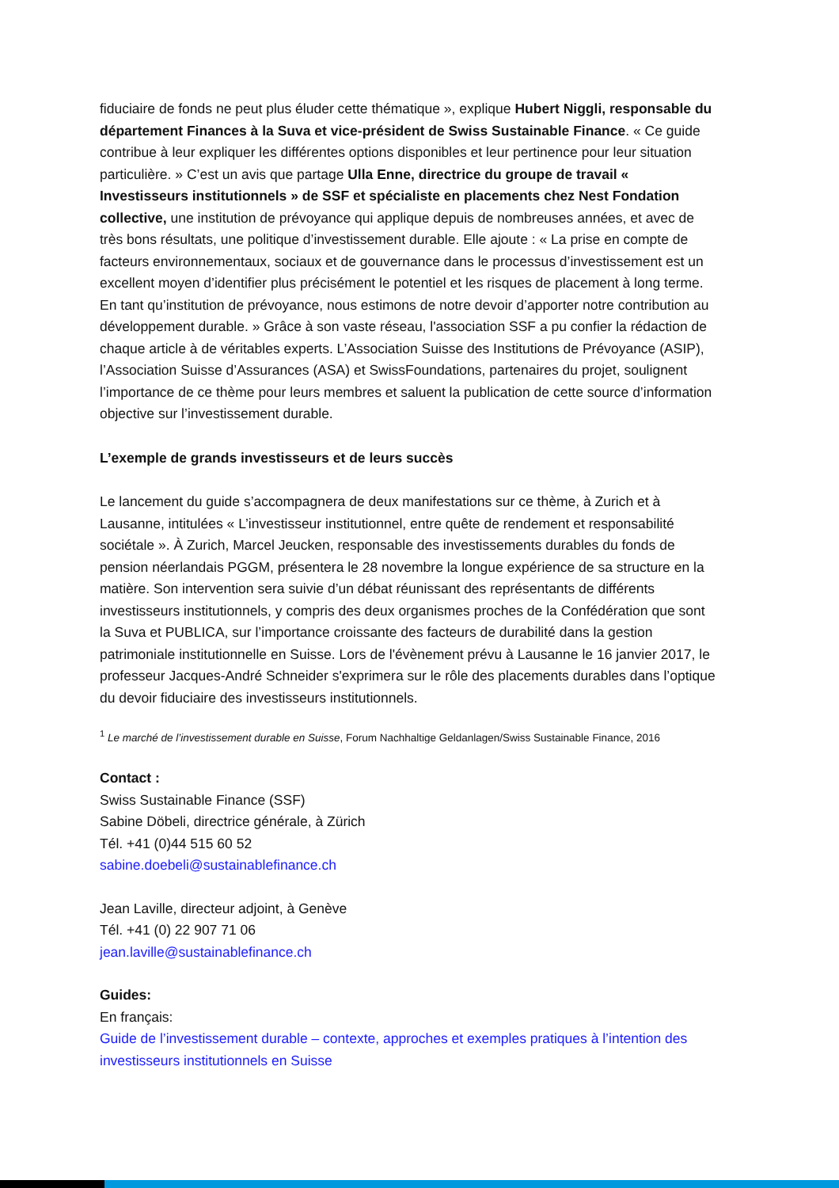fiduciaire de fonds ne peut plus éluder cette thématique », explique Hubert Niggli, responsable du département Finances à la Suva et vice-président de Swiss Sustainable Finance. « Ce guide contribue à leur expliquer les différentes options disponibles et leur pertinence pour leur situation particulière. » C’est un avis que partage Ulla Enne, directrice du groupe de travail « Investisseurs institutionnels » de SSF et spécialiste en placements chez Nest Fondation collective, une institution de prévoyance qui applique depuis de nombreuses années, et avec de très bons résultats, une politique d’investissement durable. Elle ajoute : « La prise en compte de facteurs environnementaux, sociaux et de gouvernance dans le processus d’investissement est un excellent moyen d’identifier plus précisément le potentiel et les risques de placement à long terme. En tant qu’institution de prévoyance, nous estimons de notre devoir d’apporter notre contribution au développement durable. » Grâce à son vaste réseau, l'association SSF a pu confier la rédaction de chaque article à de véritables experts. L’Association Suisse des Institutions de Prévoyance (ASIP), l’Association Suisse d’Assurances (ASA) et SwissFoundations, partenaires du projet, soulignent l’importance de ce thème pour leurs membres et saluent la publication de cette source d’information objective sur l’investissement durable.
L’exemple de grands investisseurs et de leurs succès
Le lancement du guide s’accompagnera de deux manifestations sur ce thème, à Zurich et à Lausanne, intitulées « L’investisseur institutionnel, entre quête de rendement et responsabilité sociétale ». À Zurich, Marcel Jeucken, responsable des investissements durables du fonds de pension néerlandais PGGM, présentera le 28 novembre la longue expérience de sa structure en la matière. Son intervention sera suivie d’un débat réunissant des représentants de différents investisseurs institutionnels, y compris des deux organismes proches de la Confédération que sont la Suva et PUBLICA, sur l’importance croissante des facteurs de durabilité dans la gestion patrimoniale institutionnelle en Suisse. Lors de l'évènement prévu à Lausanne le 16 janvier 2017, le professeur Jacques-André Schneider s'exprimera sur le rôle des placements durables dans l’optique du devoir fiduciaire des investisseurs institutionnels.
<sup>1</sup> Le marché de l’investissement durable en Suisse, Forum Nachhaltige Geldanlagen/Swiss Sustainable Finance, 2016
Contact :
Swiss Sustainable Finance (SSF)
Sabine Döbeli, directrice générale, à Zürich
Tél. +41 (0)44 515 60 52
sabine.doebeli@sustainablefinance.ch
Jean Laville, directeur adjoint, à Genève
Tél. +41 (0) 22 907 71 06
jean.laville@sustainablefinance.ch
Guides:
En français:
Guide de l’investissement durable – contexte, approches et exemples pratiques à l’intention des investisseurs institutionnels en Suisse